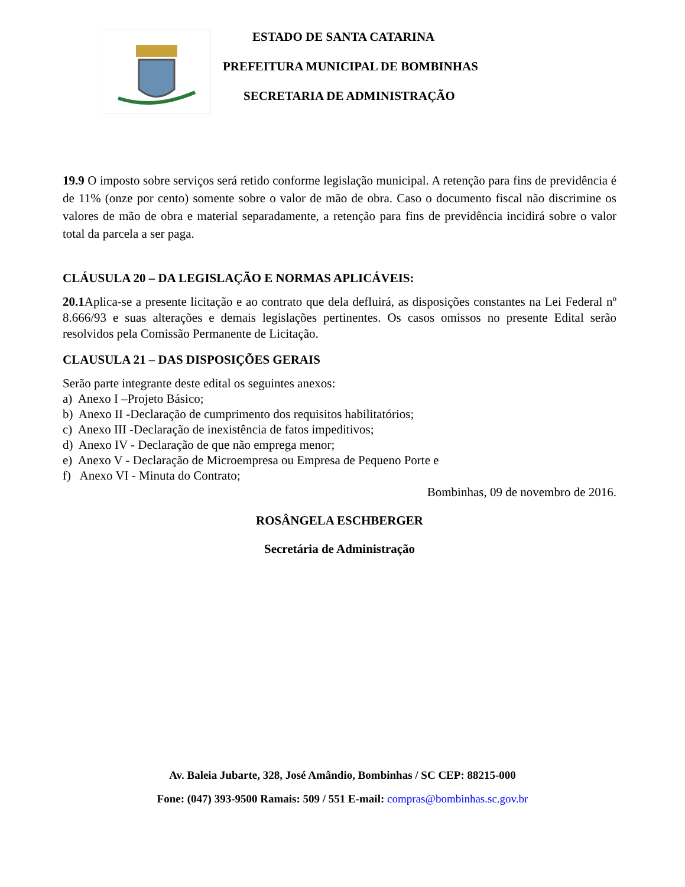ESTADO DE SANTA CATARINA
PREFEITURA MUNICIPAL DE BOMBINHAS
SECRETARIA DE ADMINISTRAÇÃO
19.9 O imposto sobre serviços será retido conforme legislação municipal. A retenção para fins de previdência é de 11% (onze por cento) somente sobre o valor de mão de obra. Caso o documento fiscal não discrimine os valores de mão de obra e material separadamente, a retenção para fins de previdência incidirá sobre o valor total da parcela a ser paga.
CLÁUSULA 20 – DA LEGISLAÇÃO E NORMAS APLICÁVEIS:
20.1 Aplica-se a presente licitação e ao contrato que dela defluirá, as disposições constantes na Lei Federal nº 8.666/93 e suas alterações e demais legislações pertinentes. Os casos omissos no presente Edital serão resolvidos pela Comissão Permanente de Licitação.
CLAUSULA 21 – DAS DISPOSIÇÕES GERAIS
Serão parte integrante deste edital os seguintes anexos:
a) Anexo I –Projeto Básico;
b) Anexo II -Declaração de cumprimento dos requisitos habilitatórios;
c) Anexo III -Declaração de inexistência de fatos impeditivos;
d) Anexo IV - Declaração de que não emprega menor;
e) Anexo V - Declaração de Microempresa ou Empresa de Pequeno Porte e
f) Anexo VI - Minuta do Contrato;
Bombinhas, 09 de novembro de 2016.
ROSÂNGELA ESCHBERGER
Secretária de Administração
Av. Baleia Jubarte, 328, José Amândio, Bombinhas / SC CEP: 88215-000
Fone: (047) 393-9500 Ramais: 509 / 551 E-mail: compras@bombinhas.sc.gov.br